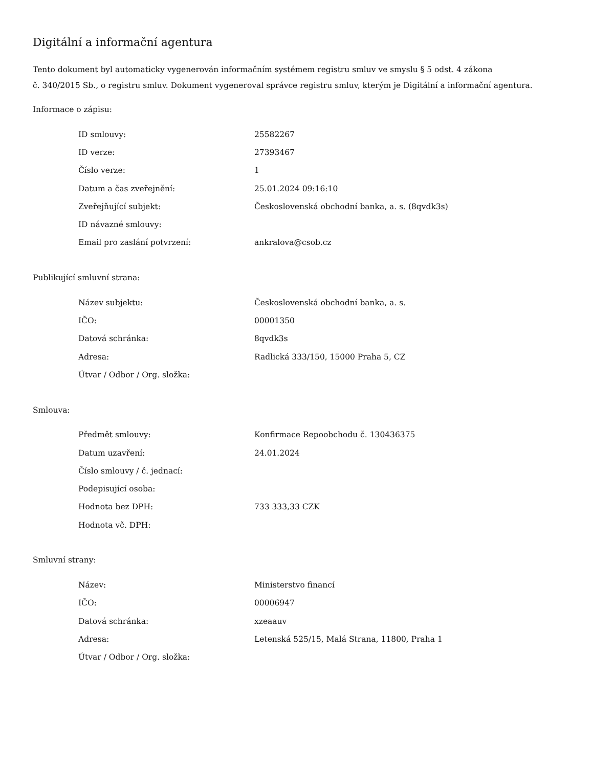Digitální a informační agentura
Tento dokument byl automaticky vygenerován informačním systémem registru smluv ve smyslu § 5 odst. 4 zákona
č. 340/2015 Sb., o registru smluv. Dokument vygeneroval správce registru smluv, kterým je Digitální a informační agentura.
Informace o zápisu:
| ID smlouvy: | 25582267 |
| ID verze: | 27393467 |
| Číslo verze: | 1 |
| Datum a čas zveřejnění: | 25.01.2024 09:16:10 |
| Zveřejňující subjekt: | Československá obchodní banka, a. s. (8qvdk3s) |
| ID návazné smlouvy: | |
| Email pro zaslání potvrzení: | ankralova@csob.cz |
Publikující smluvní strana:
| Název subjektu: | Československá obchodní banka, a. s. |
| IČO: | 00001350 |
| Datová schránka: | 8qvdk3s |
| Adresa: | Radlická 333/150, 15000 Praha 5, CZ |
| Útvar / Odbor / Org. složka: | |
Smlouva:
| Předmět smlouvy: | Konfirmace Repoobchodu č. 130436375 |
| Datum uzavření: | 24.01.2024 |
| Číslo smlouvy / č. jednací: | |
| Podepisující osoba: | |
| Hodnota bez DPH: | 733 333,33 CZK |
| Hodnota vč. DPH: | |
Smluvní strany:
| Název: | Ministerstvo financí |
| IČO: | 00006947 |
| Datová schránka: | xzeaauv |
| Adresa: | Letenská 525/15, Malá Strana, 11800, Praha 1 |
| Útvar / Odbor / Org. složka: | |